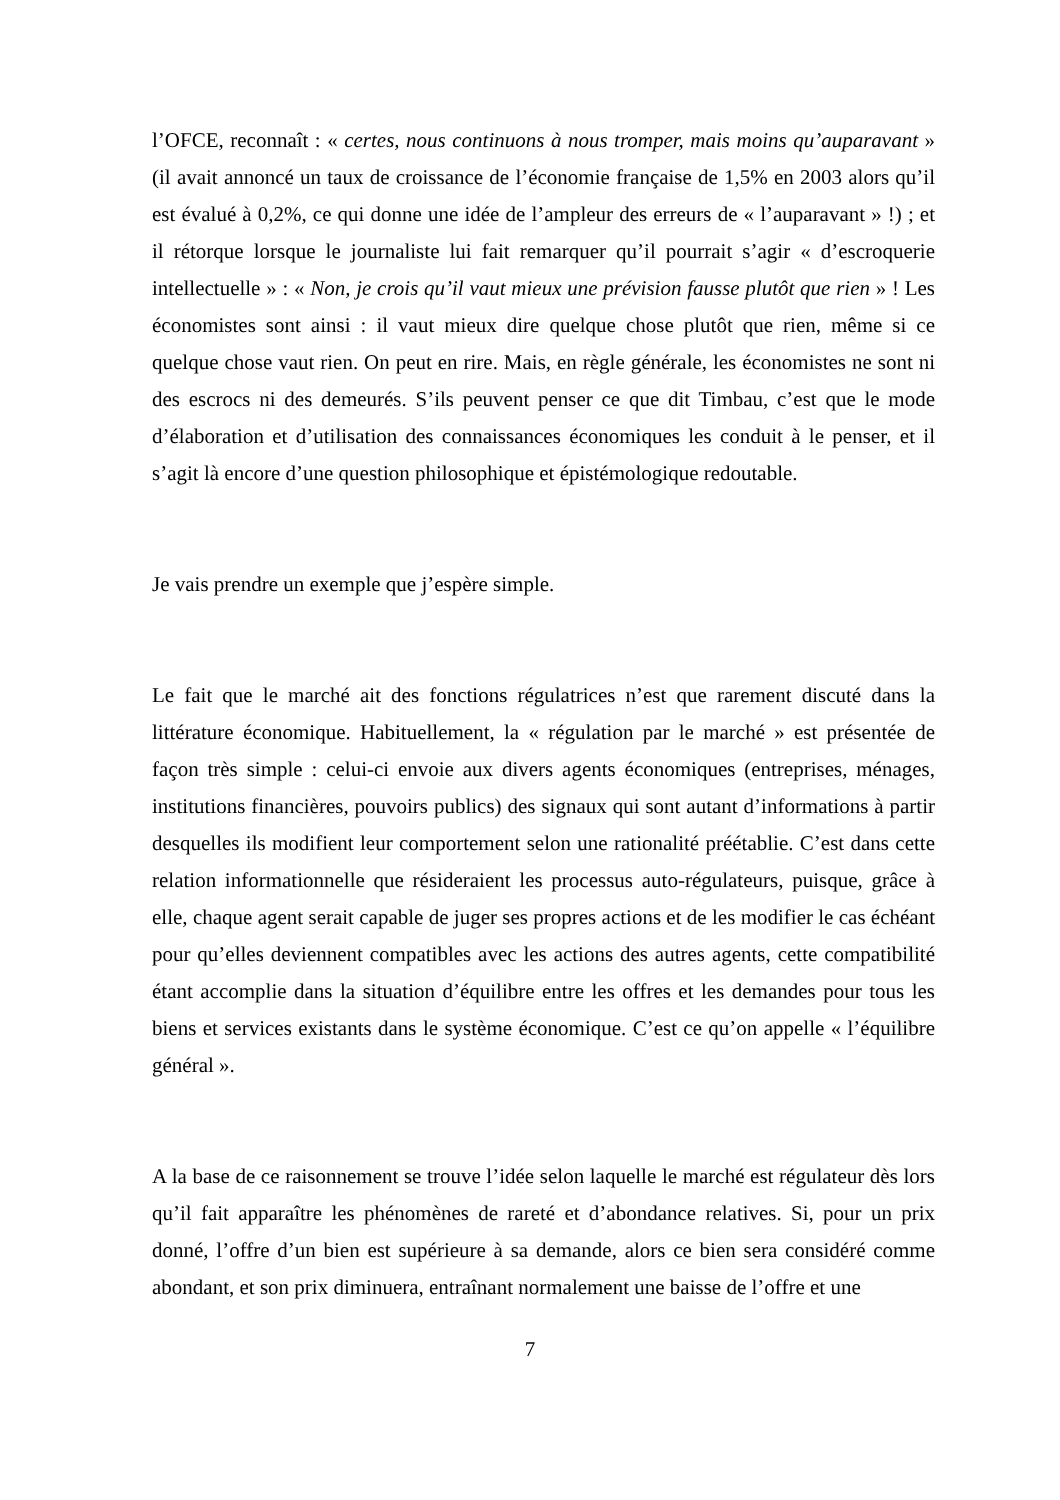l’OFCE, reconnaît : « certes, nous continuons à nous tromper, mais moins qu’auparavant » (il avait annoncé un taux de croissance de l’économie française de 1,5% en 2003 alors qu’il est évalué à 0,2%, ce qui donne une idée de l’ampleur des erreurs de « l’auparavant » !) ; et il rétorque lorsque le journaliste lui fait remarquer qu’il pourrait s’agir « d’escroquerie intellectuelle » : « Non, je crois qu’il vaut mieux une prévision fausse plutôt que rien » ! Les économistes sont ainsi : il vaut mieux dire quelque chose plutôt que rien, même si ce quelque chose vaut rien. On peut en rire. Mais, en règle générale, les économistes ne sont ni des escrocs ni des demeurés. S’ils peuvent penser ce que dit Timbau, c’est que le mode d’élaboration et d’utilisation des connaissances économiques les conduit à le penser, et il s’agit là encore d’une question philosophique et épistémologique redoutable.
Je vais prendre un exemple que j’espère simple.
Le fait que le marché ait des fonctions régulatrices n’est que rarement discuté dans la littérature économique. Habituellement, la « régulation par le marché » est présentée de façon très simple : celui-ci envoie aux divers agents économiques (entreprises, ménages, institutions financières, pouvoirs publics) des signaux qui sont autant d’informations à partir desquelles ils modifient leur comportement selon une rationalité préétablie. C’est dans cette relation informationnelle que résideraient les processus auto-régulateurs, puisque, grâce à elle, chaque agent serait capable de juger ses propres actions et de les modifier le cas échéant pour qu’elles deviennent compatibles avec les actions des autres agents, cette compatibilité étant accomplie dans la situation d’équilibre entre les offres et les demandes pour tous les biens et services existants dans le système économique. C’est ce qu’on appelle « l’équilibre général ».
A la base de ce raisonnement se trouve l’idée selon laquelle le marché est régulateur dès lors qu’il fait apparaître les phénomènes de rareté et d’abondance relatives. Si, pour un prix donné, l’offre d’un bien est supérieure à sa demande, alors ce bien sera considéré comme abondant, et son prix diminuera, entraînant normalement une baisse de l’offre et une
7